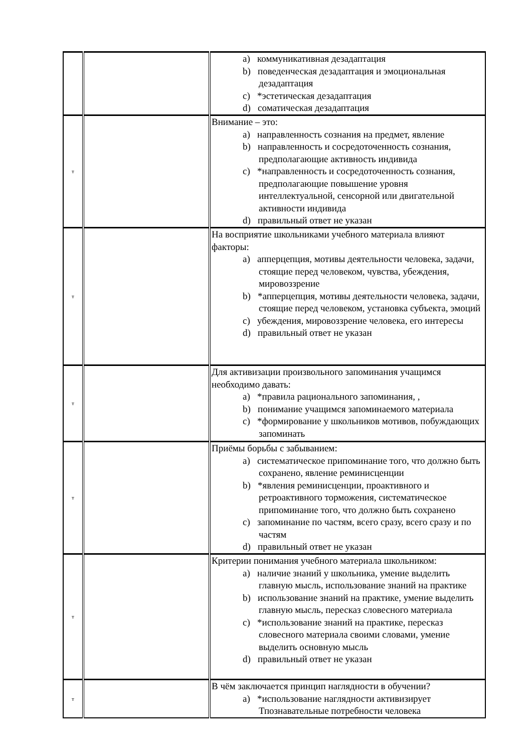| | | a) коммуникативная дезадаптация b) поведенческая дезадаптация и эмоциональная дезадаптация c) *эстетическая дезадаптация d) соматическая дезадаптация |
| т | | Внимание – это: a) направленность сознания на предмет, явление b) направленность и сосредоточенность сознания, предполагающие активность индивида c) *направленность и сосредоточенность сознания, предполагающие повышение уровня интеллектуальной, сенсорной или двигательной активности индивида d) правильный ответ не указан |
| т | | На восприятие школьниками учебного материала влияют факторы: a) апперцепция, мотивы деятельности человека, задачи, стоящие перед человеком, чувства, убеждения, мировоззрение b) *апперцепция, мотивы деятельности человека, задачи, стоящие перед человеком, установка субъекта, эмоций c) убеждения, мировоззрение человека, его интересы d) правильный ответ не указан |
| т | | Для активизации произвольного запоминания учащимся необходимо давать: a) *правила рационального запоминания, , b) понимание учащимся запоминаемого материала c) *формирование у школьников мотивов, побуждающих запоминать |
| т | | Приёмы борьбы с забыванием: a) систематическое припоминание того, что должно быть сохранено, явление реминисценции b) *явления реминисценции, проактивного и ретроактивного торможения, систематическое припоминание того, что должно быть сохранено c) запоминание по частям, всего сразу, всего сразу и по частям d) правильный ответ не указан |
| т | | Критерии понимания учебного материала школьником: a) наличие знаний у школьника, умение выделить главную мысль, использование знаний на практике b) использование знаний на практике, умение выделить главную мысль, пересказ словесного материала c) *использование знаний на практике, пересказ словесного материала своими словами, умение выделить основную мысль d) правильный ответ не указан |
| т | | В чём заключается принцип наглядности в обучении? a) *использование наглядности активизирует Тпознавательные потребности человека |